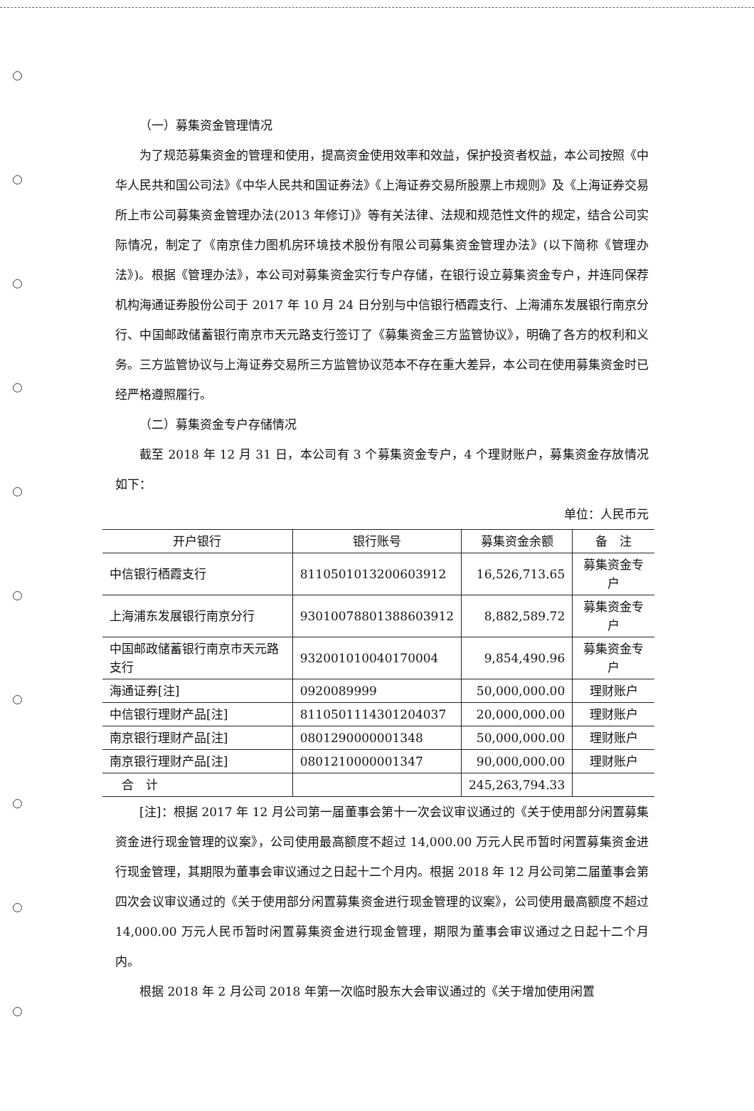（一）募集资金管理情况
为了规范募集资金的管理和使用，提高资金使用效率和效益，保护投资者权益，本公司按照《中华人民共和国公司法》《中华人民共和国证券法》《上海证券交易所股票上市规则》及《上海证券交易所上市公司募集资金管理办法(2013 年修订)》等有关法律、法规和规范性文件的规定，结合公司实际情况，制定了《南京佳力图机房环境技术股份有限公司募集资金管理办法》(以下简称《管理办法》)。根据《管理办法》，本公司对募集资金实行专户存储，在银行设立募集资金专户，并连同保荐机构海通证券股份公司于 2017 年 10 月 24 日分别与中信银行栖霞支行、上海浦东发展银行南京分行、中国邮政储蓄银行南京市天元路支行签订了《募集资金三方监管协议》，明确了各方的权利和义务。三方监管协议与上海证券交易所三方监管协议范本不存在重大差异，本公司在使用募集资金时已经严格遵照履行。
（二）募集资金专户存储情况
截至 2018 年 12 月 31 日，本公司有 3 个募集资金专户，4 个理财账户，募集资金存放情况如下：
单位：人民币元
| 开户银行 | 银行账号 | 募集资金余额 | 备 注 |
| --- | --- | --- | --- |
| 中信银行栖霞支行 | 8110501013200603912 | 16,526,713.65 | 募集资金专户 |
| 上海浦东发展银行南京分行 | 93010078801388603912 | 8,882,589.72 | 募集资金专户 |
| 中国邮政储蓄银行南京市天元路支行 | 932001010040170004 | 9,854,490.96 | 募集资金专户 |
| 海通证券[注] | 0920089999 | 50,000,000.00 | 理财账户 |
| 中信银行理财产品[注] | 8110501114301204037 | 20,000,000.00 | 理财账户 |
| 南京银行理财产品[注] | 0801290000001348 | 50,000,000.00 | 理财账户 |
| 南京银行理财产品[注] | 0801210000001347 | 90,000,000.00 | 理财账户 |
| 合 计 | | 245,263,794.33 | |
[注]：根据 2017 年 12 月公司第一届董事会第十一次会议审议通过的《关于使用部分闲置募集资金进行现金管理的议案》，公司使用最高额度不超过 14,000.00 万元人民币暂时闲置募集资金进行现金管理，其期限为董事会审议通过之日起十二个月内。根据 2018 年 12 月公司第二届董事会第四次会议审议通过的《关于使用部分闲置募集资金进行现金管理的议案》，公司使用最高额度不超过 14,000.00 万元人民币暂时闲置募集资金进行现金管理，期限为董事会审议通过之日起十二个月内。
根据 2018 年 2 月公司 2018 年第一次临时股东大会审议通过的《关于增加使用闲置